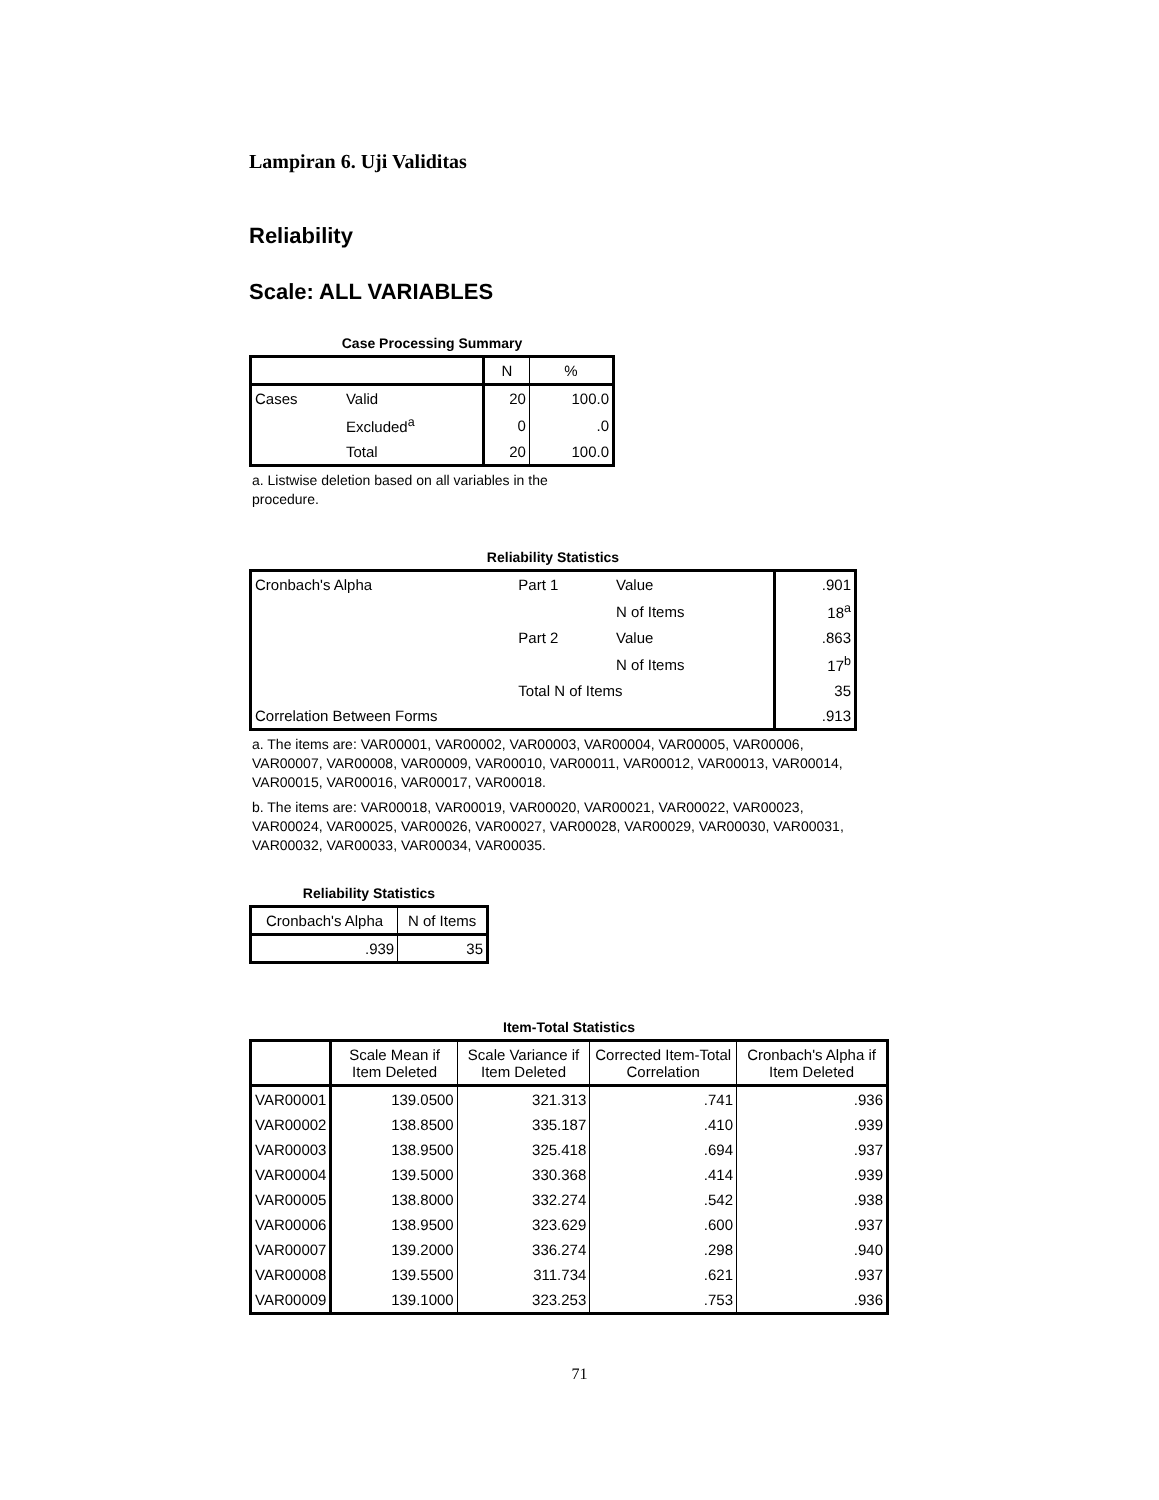Lampiran 6. Uji Validitas
Reliability
Scale: ALL VARIABLES
Case Processing Summary
| | | N | % |
| --- | --- | --- | --- |
| Cases | Valid | 20 | 100.0 |
| | Excluded<sup>a</sup> | 0 | .0 |
| | Total | 20 | 100.0 |
a. Listwise deletion based on all variables in the procedure.
Reliability Statistics
| Cronbach's Alpha | Part 1 | Value | .901 |
| | | N of Items | 18<sup>a</sup> |
| | Part 2 | Value | .863 |
| | | N of Items | 17<sup>b</sup> |
| | Total N of Items | | 35 |
| Correlation Between Forms | | | .913 |
a. The items are: VAR00001, VAR00002, VAR00003, VAR00004, VAR00005, VAR00006, VAR00007, VAR00008, VAR00009, VAR00010, VAR00011, VAR00012, VAR00013, VAR00014, VAR00015, VAR00016, VAR00017, VAR00018.
b. The items are: VAR00018, VAR00019, VAR00020, VAR00021, VAR00022, VAR00023, VAR00024, VAR00025, VAR00026, VAR00027, VAR00028, VAR00029, VAR00030, VAR00031, VAR00032, VAR00033, VAR00034, VAR00035.
Reliability Statistics
| Cronbach's Alpha | N of Items |
| --- | --- |
| .939 | 35 |
Item-Total Statistics
| | Scale Mean if Item Deleted | Scale Variance if Item Deleted | Corrected Item-Total Correlation | Cronbach's Alpha if Item Deleted |
| --- | --- | --- | --- | --- |
| VAR00001 | 139.0500 | 321.313 | .741 | .936 |
| VAR00002 | 138.8500 | 335.187 | .410 | .939 |
| VAR00003 | 138.9500 | 325.418 | .694 | .937 |
| VAR00004 | 139.5000 | 330.368 | .414 | .939 |
| VAR00005 | 138.8000 | 332.274 | .542 | .938 |
| VAR00006 | 138.9500 | 323.629 | .600 | .937 |
| VAR00007 | 139.2000 | 336.274 | .298 | .940 |
| VAR00008 | 139.5500 | 311.734 | .621 | .937 |
| VAR00009 | 139.1000 | 323.253 | .753 | .936 |
71